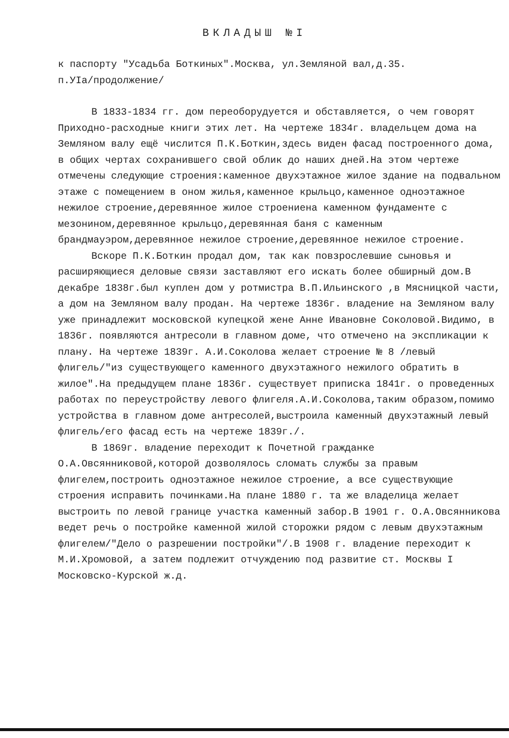ВКЛАДЫШ №I
к паспорту "Усадьба Боткиных".Москва, ул.Земляной вал,д.35.
п.УIа/продолжение/
В 1833-1834 гг. дом переоборудуется и обставляется, о чем говорят Приходно-расходные книги этих лет. На чертеже 1834г. владельцем дома на Земляном валу ещё числится П.К.Боткин,здесь виден фасад построенного дома, в общих чертах сохранившего свой облик до наших дней.На этом чертеже отмечены следующие строения:каменное двухэтажное жилое здание на подвальном этаже с помещением в оном жилья,каменное крыльцо,каменное одноэтажное нежилое строение,деревянное жилое строениена каменном фундаменте с мезонином,деревянное крыльцо,деревянная баня с каменным брандмауэром,деревянное нежилое строение,деревянное нежилое строение.
Вскоре П.К.Боткин продал дом, так как повзрослевшие сыновья и расширяющиеся деловые связи заставляют его искать более обширный дом.В декабре 1838г.был куплен дом у ротмистра В.П.Ильинского ,в Мясницкой части, а дом на Земляном валу продан. На чертеже 1836г. владение на Земляном валу уже принадлежит московской купецкой жене Анне Ивановне Соколовой.Видимо, в 1836г. появляются антресоли в главном доме, что отмечено на экспликации к плану. На чертеже 1839г. А.И.Соколова желает строение № 8 /левый флигель/"из существующего каменного двухэтажного нежилого обратить в жилое".На предыдущем плане 1836г. существует приписка 1841г. о проведенных работах по переустройству левого флигеля.А.И.Соколова,таким образом,помимо устройства в главном доме антресолей,выстроила каменный двухэтажный левый флигель/его фасад есть на чертеже 1839г./.
В 1869г. владение переходит к Почетной гражданке О.А.Овсянниковой,которой дозволялось сломать службы за правым флигелем,построить одноэтажное нежилое строение, а все существующие строения исправить починками.На плане 1880 г. та же владелица желает выстроить по левой границе участка каменный забор.В 1901 г. О.А.Овсянникова ведет речь о постройке каменной жилой сторожки рядом с левым двухэтажным флигелем/"Дело о разрешении постройки"/.В 1908 г. владение переходит к М.И.Хромовой, а затем подлежит отчуждению под развитие ст. Москвы I Московско-Курской ж.д.